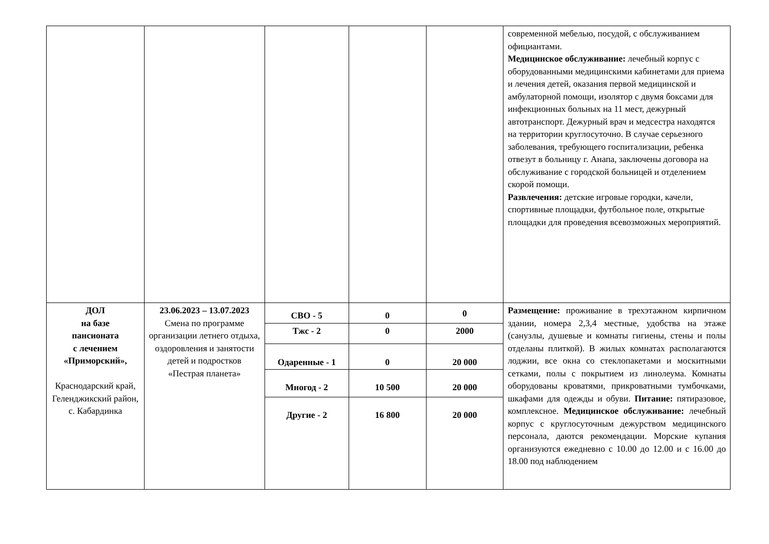| | | | | | современной мебелью, посудой, с обслуживанием официантами. Медицинское обслуживание: лечебный корпус с оборудованными медицинскими кабинетами для приема и лечения детей, оказания первой медицинской и амбулаторной помощи, изолятор с двумя боксами для инфекционных больных на 11 мест, дежурный автотранспорт. Дежурный врач и медсестра находятся на территории круглосуточно. В случае серьезного заболевания, требующего госпитализации, ребенка отвезут в больницу г. Анапа, заключены договора на обслуживание с городской больницей и отделением скорой помощи. Развлечения: детские игровые городки, качели, спортивные площадки, футбольное поле, открытые площадки для проведения всевозможных мероприятий. |
| ДОЛ на базе пансионата с лечением «Приморский», Краснодарский край, Геленджикский район, с. Кабардинка | 23.06.2023 – 13.07.2023 Смена по программе организации летнего отдыха, оздоровления и занятости детей и подростков «Пестрая планета» | СВО - 5 | 0 | 0 | Размещение: проживание в трехэтажном кирпичном здании, номера 2,3,4 местные, удобства на этаже (санузлы, душевые и комнаты гигиены, стены и полы отделаны плиткой). В жилых комнатах располагаются лоджии, все окна со стеклопакетами и москитными сетками, полы с покрытием из линолеума. Комнаты оборудованы кроватями, прикроватными тумбочками, шкафами для одежды и обуви. Питание: пятиразовое, комплексное. Медицинское обслуживание: лечебный корпус с круглосуточным дежурством медицинского персонала, даются рекомендации. Морские купания организуются ежедневно с 10.00 до 12.00 и с 16.00 до 18.00 под наблюдением |
| | | Тжс - 2 | 0 | 2000 | |
| | | Одаренные - 1 | 0 | 20 000 | |
| | | Многод - 2 | 10 500 | 20 000 | |
| | | Другие - 2 | 16 800 | 20 000 | |